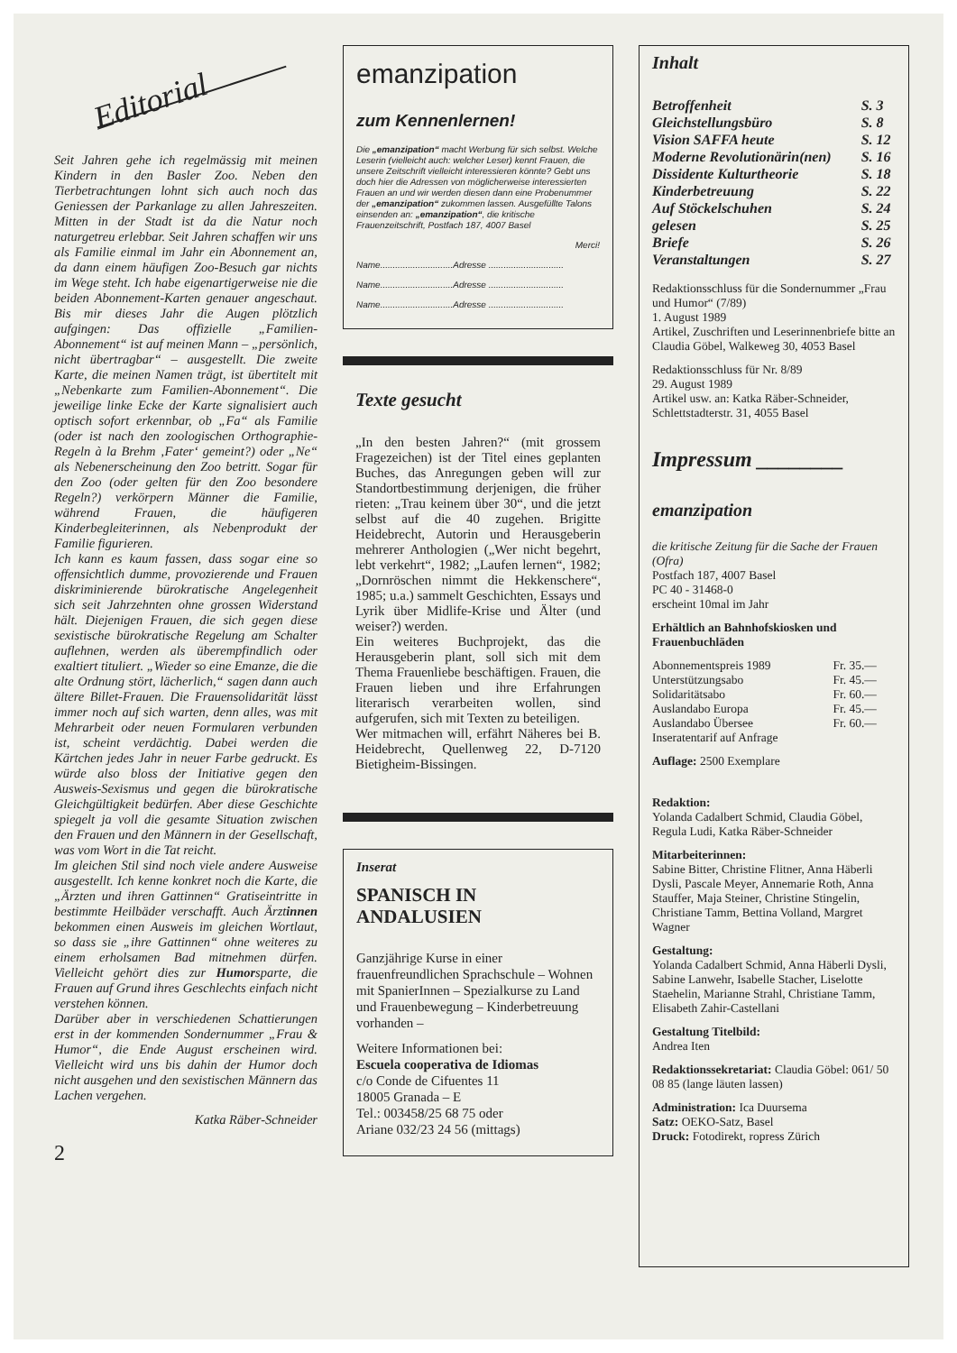Editorial
Seit Jahren gehe ich regelmässig mit meinen Kindern in den Basler Zoo. Neben den Tierbetrachtungen lohnt sich auch noch das Geniessen der Parkanlage zu allen Jahreszeiten. Mitten in der Stadt ist da die Natur noch naturgetreu erlebbar. Seit Jahren schaffen wir uns als Familie einmal im Jahr ein Abonnement an, da dann einem häufigen Zoo-Besuch gar nichts im Wege steht. Ich habe eigenartigerweise nie die beiden Abonnement-Karten genauer angeschaut. Bis mir dieses Jahr die Augen plötzlich aufgingen: Das offizielle „Familien-Abonnement“ ist auf meinen Mann – „persönlich, nicht übertragbar“ – ausgestellt. Die zweite Karte, die meinen Namen trägt, ist übertitelt mit „Nebenkarte zum Familien-Abonnement“. Die jeweilige linke Ecke der Karte signalisiert auch optisch sofort erkennbar, ob „Fa“ als Familie (oder ist nach den zoologischen Orthographie-Regeln à la Brehm ‚Fater‘ gemeint?) oder „Ne“ als Nebenerscheinung den Zoo betritt. Sogar für den Zoo (oder gelten für den Zoo besondere Regeln?) verkörpern Männer die Familie, während Frauen, die häufigeren Kinderbegleiterinnen, als Nebenprodukt der Familie figurieren.
Ich kann es kaum fassen, dass sogar eine so offensichtlich dumme, provozierende und Frauen diskriminierende bürokratische Angelegenheit sich seit Jahrzehnten ohne grossen Widerstand hält. Diejenigen Frauen, die sich gegen diese sexistische bürokratische Regelung am Schalter auflehnen, werden als überempfindlich oder exaltiert tituliert. „Wieder so eine Emanze, die die alte Ordnung stört, lächerlich,“ sagen dann auch ältere Billet-Frauen. Die Frauensolidarität lässt immer noch auf sich warten, denn alles, was mit Mehrarbeit oder neuen Formularen verbunden ist, scheint verdächtig. Dabei werden die Kärtchen jedes Jahr in neuer Farbe gedruckt. Es würde also bloss der Initiative gegen den Ausweis-Sexismus und gegen die bürokratische Gleichgültigkeit bedürfen. Aber diese Geschichte spiegelt ja voll die gesamte Situation zwischen den Frauen und den Männern in der Gesellschaft, was vom Wort in die Tat reicht.
Im gleichen Stil sind noch viele andere Ausweise ausgestellt. Ich kenne konkret noch die Karte, die „Ärzten und ihren Gattinnen“ Gratiseintritte in bestimmte Heilbäder verschafft. Auch Ärztinnen bekommen einen Ausweis im gleichen Wortlaut, so dass sie „ihre Gattinnen“ ohne weiteres zu einem erholsamen Bad mitnehmen dürfen. Vielleicht gehört dies zur Humorsparte, die Frauen auf Grund ihres Geschlechts einfach nicht verstehen können.
Darüber aber in verschiedenen Schattierungen erst in der kommenden Sondernummer „Frau & Humor“, die Ende August erscheinen wird. Vielleicht wird uns bis dahin der Humor doch nicht ausgehen und den sexistischen Männern das Lachen vergehen.
Katka Räber-Schneider
2
emanzipation
zum Kennenlernen!
Die „emanzipation“ macht Werbung für sich selbst. Welche Leserin (vielleicht auch: welcher Leser) kennt Frauen, die unsere Zeitschrift vielleicht interessieren könnte? Gebt uns doch hier die Adressen von möglicherweise interessierten Frauen an und wir werden diesen dann eine Probenummer der „emanzipation“ zukommen lassen. Ausgefüllte Talons einsenden an: „emanzipation“, die kritische Frauenzeitschrift, Postfach 187, 4007 Basel
Merci!
Name.............................Adresse ..............................
Name.............................Adresse ..............................
Name.............................Adresse ..............................
Texte gesucht
„In den besten Jahren?“ (mit grossem Fragezeichen) ist der Titel eines geplanten Buches, das Anregungen geben will zur Standortbestimmung derjenigen, die früher rieten: „Trau keinem über 30“, und die jetzt selbst auf die 40 zugehen. Brigitte Heidebrecht, Autorin und Herausgeberin mehrerer Anthologien („Wer nicht begehrt, lebt verkehrt“, 1982; „Laufen lernen“, 1982; „Dornröschen nimmt die Hekkenschere“, 1985; u.a.) sammelt Geschichten, Essays und Lyrik über Midlife-Krise und Älter (und weiser?) werden.
Ein weiteres Buchprojekt, das die Herausgeberin plant, soll sich mit dem Thema Frauenliebe beschäftigen. Frauen, die Frauen lieben und ihre Erfahrungen literarisch verarbeiten wollen, sind aufgerufen, sich mit Texten zu beteiligen.
Wer mitmachen will, erfährt Näheres bei B. Heidebrecht, Quellenweg 22, D-7120 Bietigheim-Bissingen.
Inserat
SPANISCH IN ANDALUSIEN
Ganzjährige Kurse in einer frauenfreundlichen Sprachschule – Wohnen mit SpanierInnen – Spezialkurse zu Land und Frauenbewegung – Kinderbetreuung vorhanden –
Weitere Informationen bei:
Escuela cooperativa de Idiomas
c/o Conde de Cifuentes 11
18005 Granada – E
Tel.: 003458/25 68 75 oder
Ariane 032/23 24 56 (mittags)
Inhalt
| Betroffenheit | S. 3 |
| Gleichstellungsbüro | S. 8 |
| Vision SAFFA heute | S. 12 |
| Moderne Revolutionärin(nen) | S. 16 |
| Dissidente Kulturtheorie | S. 18 |
| Kinderbetreuung | S. 22 |
| Auf Stöckelschuhen | S. 24 |
| gelesen | S. 25 |
| Briefe | S. 26 |
| Veranstaltungen | S. 27 |
Redaktionsschluss für die Sondernummer „Frau und Humor“ (7/89)
1. August 1989
Artikel, Zuschriften und Leserinnenbriefe bitte an Claudia Göbel, Walkeweg 30, 4053 Basel
Redaktionsschluss für Nr. 8/89
29. August 1989
Artikel usw. an: Katka Räber-Schneider, Schlettstadterstr. 31, 4055 Basel
Impressum ________
emanzipation
die kritische Zeitung für die Sache der Frauen (Ofra)
Postfach 187, 4007 Basel
PC 40 - 31468-0
erscheint 10mal im Jahr
Erhältlich an Bahnhofskiosken und Frauenbuchläden
| Abonnementspreis 1989 | Fr. 35.— |
| Unterstützungsabo | Fr. 45.— |
| Solidaritätsabo | Fr. 60.— |
| Auslandabo Europa | Fr. 45.— |
| Auslandabo Übersee | Fr. 60.— |
| Inseratentarif auf Anfrage | |
Auflage: 2500 Exemplare
Redaktion:
Yolanda Cadalbert Schmid, Claudia Göbel, Regula Ludi, Katka Räber-Schneider
Mitarbeiterinnen:
Sabine Bitter, Christine Flitner, Anna Häberli Dysli, Pascale Meyer, Annemarie Roth, Anna Stauffer, Maja Steiner, Christine Stingelin, Christiane Tamm, Bettina Volland, Margret Wagner
Gestaltung:
Yolanda Cadalbert Schmid, Anna Häberli Dysli, Sabine Lanwehr, Isabelle Stacher, Liselotte Staehelin, Marianne Strahl, Christiane Tamm, Elisabeth Zahir-Castellani
Gestaltung Titelbild:
Andrea Iten
Redaktionssekretariat: Claudia Göbel: 061/ 50 08 85 (lange läuten lassen)
Administration: Ica Duursema
Satz: OEKO-Satz, Basel
Druck: Fotodirekt, ropress Zürich